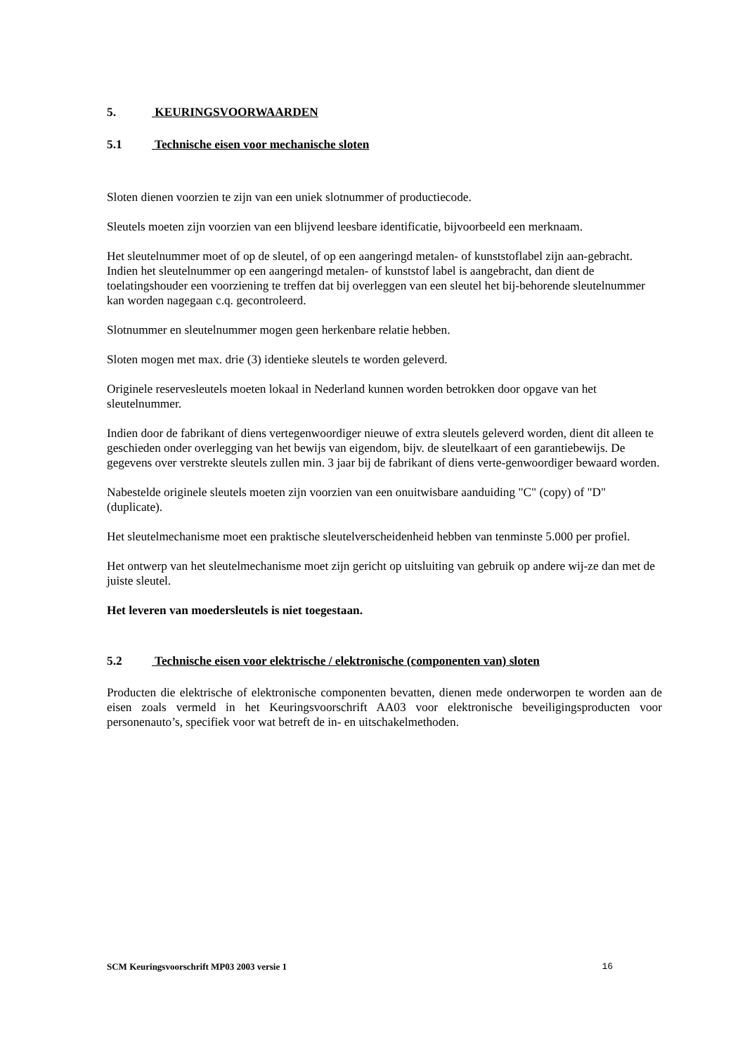5. KEURINGSVOORWAARDEN
5.1 Technische eisen voor mechanische sloten
Sloten dienen voorzien te zijn van een uniek slotnummer of productiecode.
Sleutels moeten zijn voorzien van een blijvend leesbare identificatie, bijvoorbeeld een merknaam.
Het sleutelnummer moet of op de sleutel, of op een aangeringd metalen- of kunststoflabel zijn aan-gebracht. Indien het sleutelnummer op een aangeringd metalen- of kunststof label is aangebracht, dan dient de toelatingshouder een voorziening te treffen dat bij overleggen van een sleutel het bij-behorende sleutelnummer kan worden nagegaan c.q. gecontroleerd.
Slotnummer en sleutelnummer mogen geen herkenbare relatie hebben.
Sloten mogen met max. drie (3) identieke sleutels te worden geleverd.
Originele reservesleutels moeten lokaal in Nederland kunnen worden betrokken door opgave van het sleutelnummer.
Indien door de fabrikant of diens vertegenwoordiger nieuwe of extra sleutels geleverd worden, dient dit alleen te geschieden onder overlegging van het bewijs van eigendom, bijv. de sleutelkaart of een garantiebewijs. De gegevens over verstrekte sleutels zullen min. 3 jaar bij de fabrikant of diens verte-genwoordiger bewaard worden.
Nabestelde originele sleutels moeten zijn voorzien van een onuitwisbare aanduiding "C" (copy) of "D" (duplicate).
Het sleutelmechanisme moet een praktische sleutelverscheidenheid hebben van tenminste 5.000 per profiel.
Het ontwerp van het sleutelmechanisme moet zijn gericht op uitsluiting van gebruik op andere wij-ze dan met de juiste sleutel.
Het leveren van moedersleutels is niet toegestaan.
5.2 Technische eisen voor elektrische / elektronische (componenten van) sloten
Producten die elektrische of elektronische componenten bevatten, dienen mede onderworpen te worden aan de eisen zoals vermeld in het Keuringsvoorschrift AA03 voor elektronische beveiligingsproducten voor personenauto’s, specifiek voor wat betreft de in- en uitschakelmethoden.
SCM Keuringsvoorschrift MP03 2003 versie 1 16